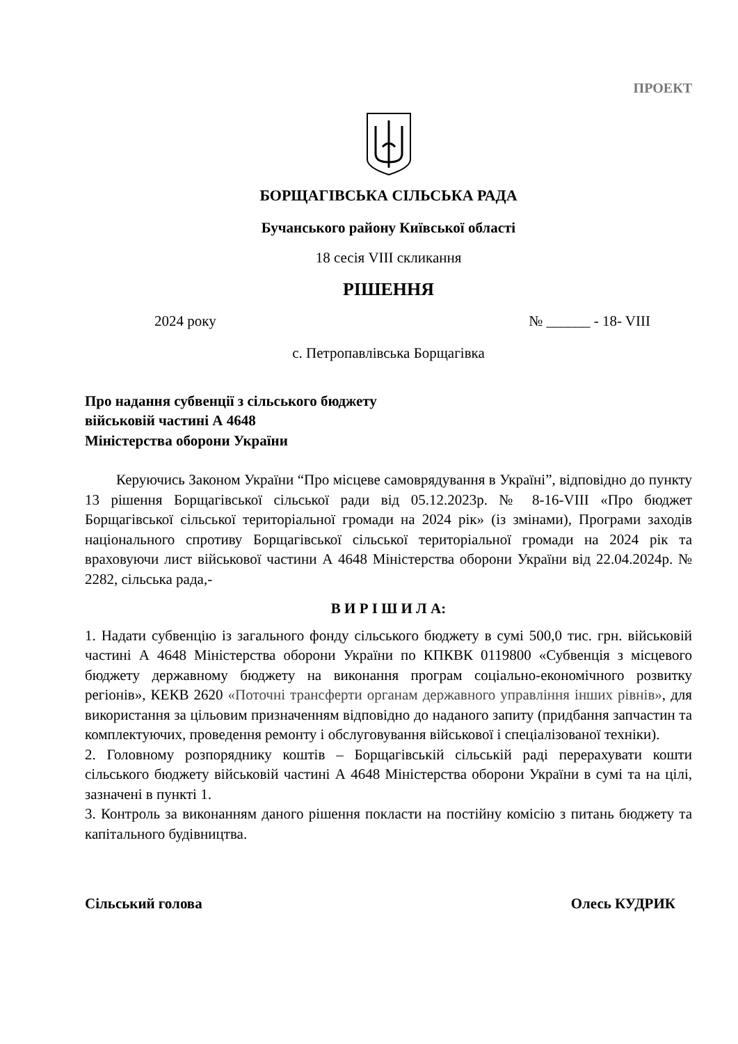ПРОЕКТ
БОРЩАГІВСЬКА СІЛЬСЬКА РАДА
Бучанського району Київської області
18 сесія VIII скликання
РІШЕННЯ
2024 року № ______ - 18- VIII
с. Петропавлівська Борщагівка
Про надання субвенції з сільського бюджету
військовій частині А 4648
Міністерства оборони України
Керуючись Законом України “Про місцеве самоврядування в Україні”, відповідно до пункту 13 рішення Борщагівської сільської ради від 05.12.2023р. № 8-16-VIII «Про бюджет Борщагівської сільської територіальної громади на 2024 рік» (із змінами), Програми заходів національного спротиву Борщагівської сільської територіальної громади на 2024 рік та враховуючи лист військової частини А 4648 Міністерства оборони України від 22.04.2024р. № 2282, сільська рада,-
В И Р І Ш И Л А:
1. Надати субвенцію із загального фонду сільського бюджету в сумі 500,0 тис. грн. військовій частині А 4648 Міністерства оборони України по КПКВК 0119800 «Субвенція з місцевого бюджету державному бюджету на виконання програм соціально-економічного розвитку регіонів», КЕКВ 2620 «Поточні трансферти органам державного управління інших рівнів», для використання за цільовим призначенням відповідно до наданого запиту (придбання запчастин та комплектуючих, проведення ремонту і обслуговування військової і спеціалізованої техніки).
2. Головному розпоряднику коштів – Борщагівській сільській раді перерахувати кошти сільського бюджету військовій частині А 4648 Міністерства оборони України в сумі та на цілі, зазначені в пункті 1.
3. Контроль за виконанням даного рішення покласти на постійну комісію з питань бюджету та капітального будівництва.
Сільський голова Олесь КУДРИК